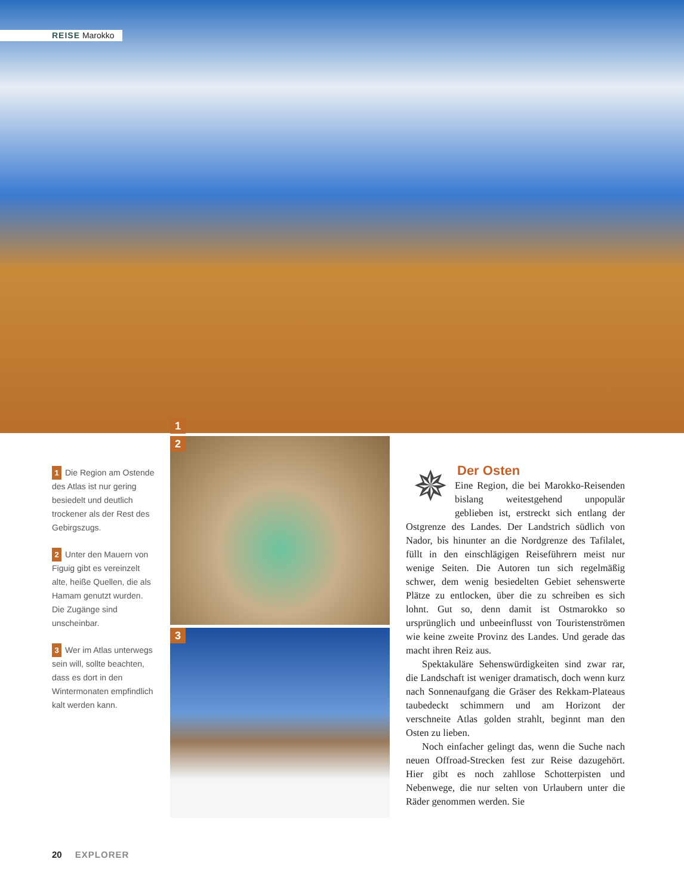REISE Marokko
1
2
3
1 Die Region am Ostende des Atlas ist nur gering besiedelt und deutlich trockener als der Rest des Gebirgszugs.
2 Unter den Mauern von Figuig gibt es vereinzelt alte, heiße Quellen, die als Hamam genutzt wurden. Die Zugänge sind unscheinbar.
3 Wer im Atlas unterwegs sein will, sollte beachten, dass es dort in den Wintermonaten empfindlich kalt werden kann.
Der Osten
✵ Eine Region, die bei Marokko-Reisenden bislang weitestgehend unpopulär geblieben ist, erstreckt sich entlang der Ostgrenze des Landes. Der Landstrich südlich von Nador, bis hinunter an die Nordgrenze des Tafilalet, füllt in den einschlägigen Reiseführern meist nur wenige Seiten. Die Autoren tun sich regelmäßig schwer, dem wenig besiedelten Gebiet sehenswerte Plätze zu entlocken, über die zu schreiben es sich lohnt. Gut so, denn damit ist Ostmarokko so ursprünglich und unbeeinflusst von Touristenströmen wie keine zweite Provinz des Landes. Und gerade das macht ihren Reiz aus.
Spektakuläre Sehenswürdigkeiten sind zwar rar, die Landschaft ist weniger dramatisch, doch wenn kurz nach Sonnenaufgang die Gräser des Rekkam-Plateaus taubedeckt schimmern und am Horizont der verschneite Atlas golden strahlt, beginnt man den Osten zu lieben.
Noch einfacher gelingt das, wenn die Suche nach neuen Offroad-Strecken fest zur Reise dazugehört. Hier gibt es noch zahllose Schotterpisten und Nebenwege, die nur selten von Urlaubern unter die Räder genommen werden. Sie
20 EXPLORER